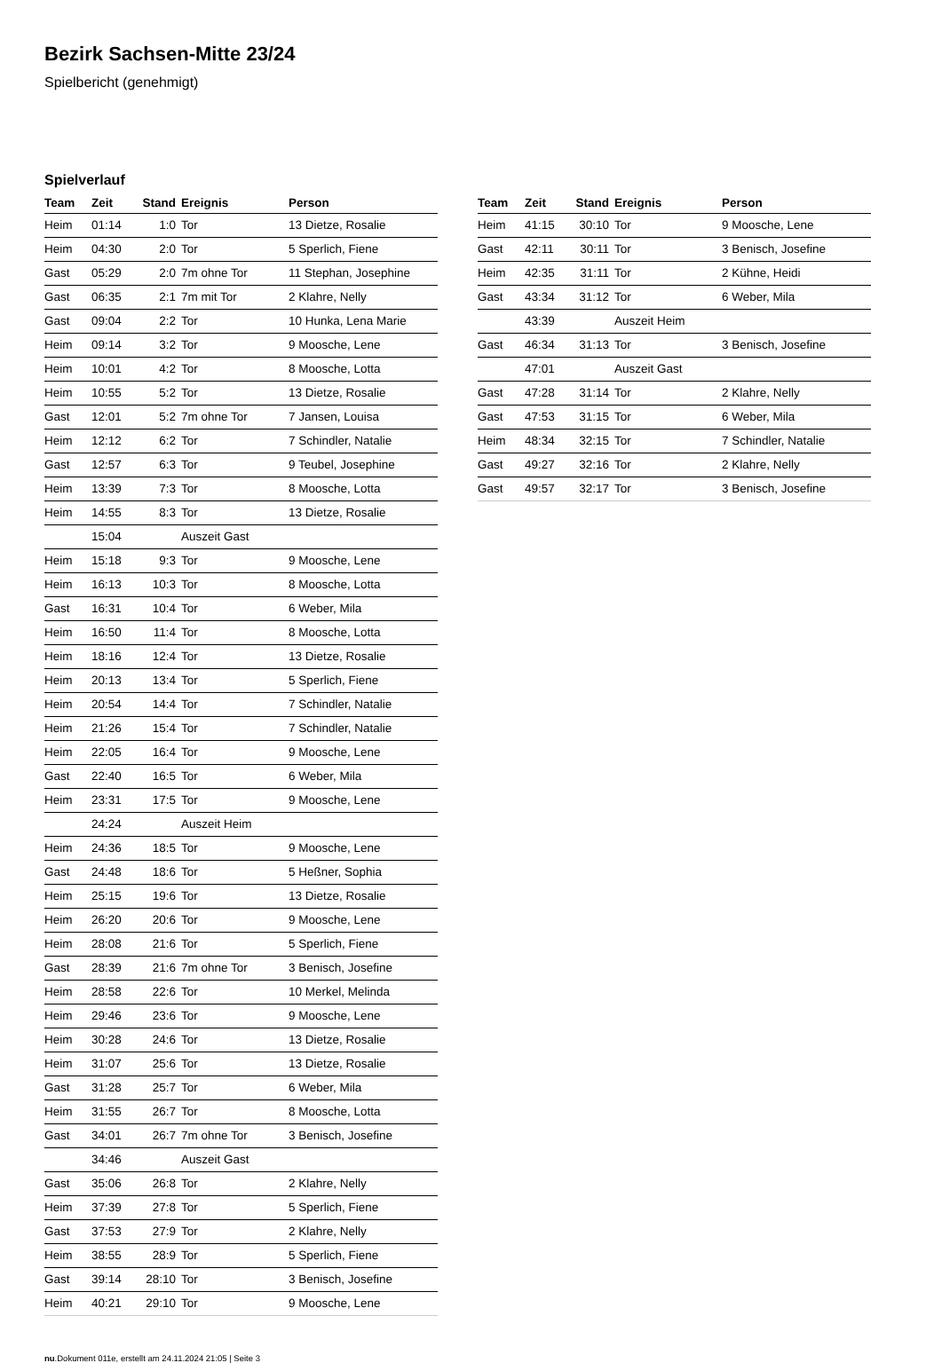Bezirk Sachsen-Mitte 23/24
Spielbericht (genehmigt)
Spielverlauf
| Team | Zeit | Stand | Ereignis | Person |
| --- | --- | --- | --- | --- |
| Heim | 01:14 | 1:0 | Tor | 13 Dietze, Rosalie |
| Heim | 04:30 | 2:0 | Tor | 5 Sperlich, Fiene |
| Gast | 05:29 | 2:0 | 7m ohne Tor | 11 Stephan, Josephine |
| Gast | 06:35 | 2:1 | 7m mit Tor | 2 Klahre, Nelly |
| Gast | 09:04 | 2:2 | Tor | 10 Hunka, Lena Marie |
| Heim | 09:14 | 3:2 | Tor | 9 Moosche, Lene |
| Heim | 10:01 | 4:2 | Tor | 8 Moosche, Lotta |
| Heim | 10:55 | 5:2 | Tor | 13 Dietze, Rosalie |
| Gast | 12:01 | 5:2 | 7m ohne Tor | 7 Jansen, Louisa |
| Heim | 12:12 | 6:2 | Tor | 7 Schindler, Natalie |
| Gast | 12:57 | 6:3 | Tor | 9 Teubel, Josephine |
| Heim | 13:39 | 7:3 | Tor | 8 Moosche, Lotta |
| Heim | 14:55 | 8:3 | Tor | 13 Dietze, Rosalie |
| | 15:04 | | Auszeit Gast | |
| Heim | 15:18 | 9:3 | Tor | 9 Moosche, Lene |
| Heim | 16:13 | 10:3 | Tor | 8 Moosche, Lotta |
| Gast | 16:31 | 10:4 | Tor | 6 Weber, Mila |
| Heim | 16:50 | 11:4 | Tor | 8 Moosche, Lotta |
| Heim | 18:16 | 12:4 | Tor | 13 Dietze, Rosalie |
| Heim | 20:13 | 13:4 | Tor | 5 Sperlich, Fiene |
| Heim | 20:54 | 14:4 | Tor | 7 Schindler, Natalie |
| Heim | 21:26 | 15:4 | Tor | 7 Schindler, Natalie |
| Heim | 22:05 | 16:4 | Tor | 9 Moosche, Lene |
| Gast | 22:40 | 16:5 | Tor | 6 Weber, Mila |
| Heim | 23:31 | 17:5 | Tor | 9 Moosche, Lene |
| | 24:24 | | Auszeit Heim | |
| Heim | 24:36 | 18:5 | Tor | 9 Moosche, Lene |
| Gast | 24:48 | 18:6 | Tor | 5 Heßner, Sophia |
| Heim | 25:15 | 19:6 | Tor | 13 Dietze, Rosalie |
| Heim | 26:20 | 20:6 | Tor | 9 Moosche, Lene |
| Heim | 28:08 | 21:6 | Tor | 5 Sperlich, Fiene |
| Gast | 28:39 | 21:6 | 7m ohne Tor | 3 Benisch, Josefine |
| Heim | 28:58 | 22:6 | Tor | 10 Merkel, Melinda |
| Heim | 29:46 | 23:6 | Tor | 9 Moosche, Lene |
| Heim | 30:28 | 24:6 | Tor | 13 Dietze, Rosalie |
| Heim | 31:07 | 25:6 | Tor | 13 Dietze, Rosalie |
| Gast | 31:28 | 25:7 | Tor | 6 Weber, Mila |
| Heim | 31:55 | 26:7 | Tor | 8 Moosche, Lotta |
| Gast | 34:01 | 26:7 | 7m ohne Tor | 3 Benisch, Josefine |
| | 34:46 | | Auszeit Gast | |
| Gast | 35:06 | 26:8 | Tor | 2 Klahre, Nelly |
| Heim | 37:39 | 27:8 | Tor | 5 Sperlich, Fiene |
| Gast | 37:53 | 27:9 | Tor | 2 Klahre, Nelly |
| Heim | 38:55 | 28:9 | Tor | 5 Sperlich, Fiene |
| Gast | 39:14 | 28:10 | Tor | 3 Benisch, Josefine |
| Heim | 40:21 | 29:10 | Tor | 9 Moosche, Lene |
| Team | Zeit | Stand | Ereignis | Person |
| --- | --- | --- | --- | --- |
| Heim | 41:15 | 30:10 | Tor | 9 Moosche, Lene |
| Gast | 42:11 | 30:11 | Tor | 3 Benisch, Josefine |
| Heim | 42:35 | 31:11 | Tor | 2 Kühne, Heidi |
| Gast | 43:34 | 31:12 | Tor | 6 Weber, Mila |
| | 43:39 | | Auszeit Heim | |
| Gast | 46:34 | 31:13 | Tor | 3 Benisch, Josefine |
| | 47:01 | | Auszeit Gast | |
| Gast | 47:28 | 31:14 | Tor | 2 Klahre, Nelly |
| Gast | 47:53 | 31:15 | Tor | 6 Weber, Mila |
| Heim | 48:34 | 32:15 | Tor | 7 Schindler, Natalie |
| Gast | 49:27 | 32:16 | Tor | 2 Klahre, Nelly |
| Gast | 49:57 | 32:17 | Tor | 3 Benisch, Josefine |
nu.Dokument 011e, erstellt am 24.11.2024 21:05 | Seite 3